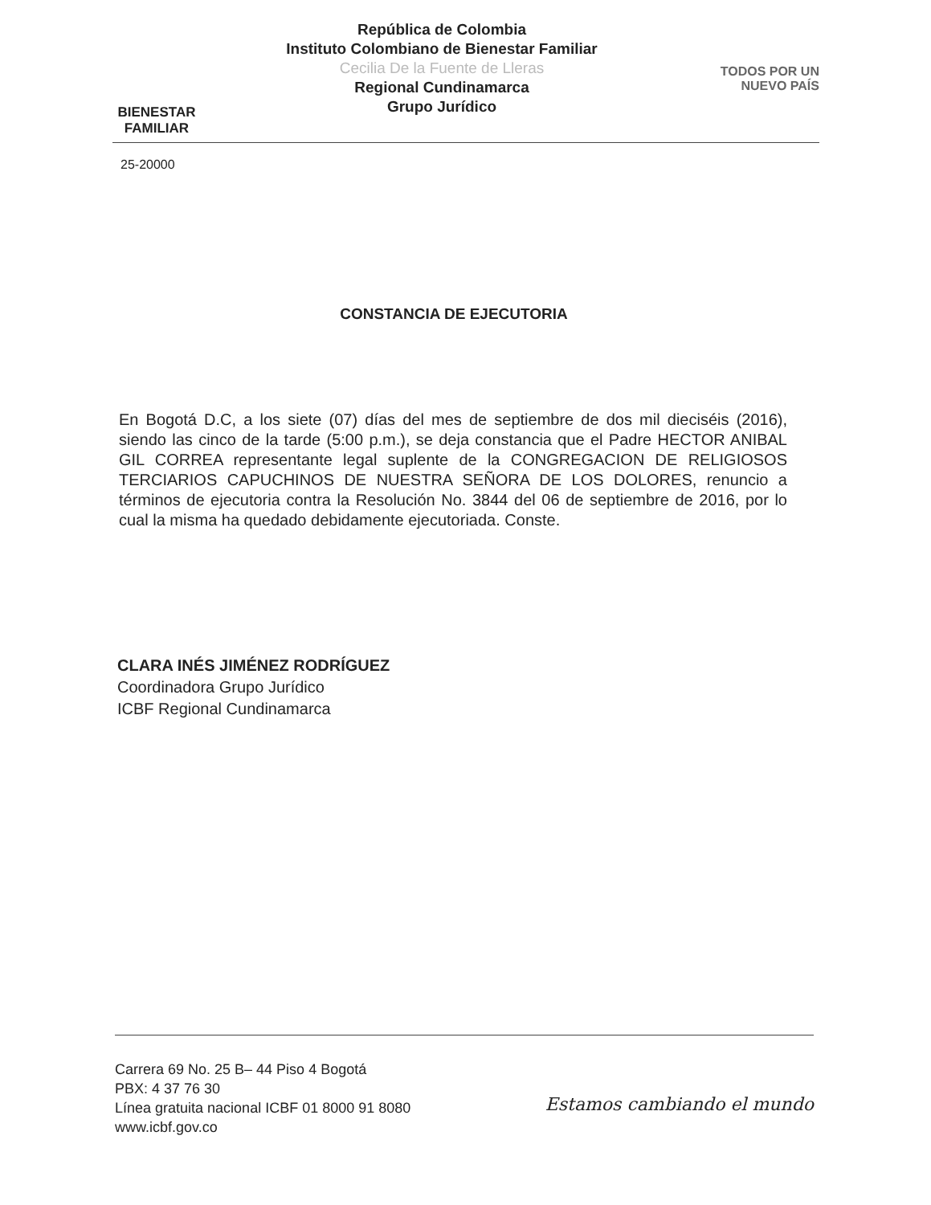BIENESTAR
FAMILIAR
República de Colombia
Instituto Colombiano de Bienestar Familiar
Cecilia De la Fuente de Lleras
Regional Cundinamarca
Grupo Jurídico
TODOS POR UN
NUEVO PAÍS
25-20000
CONSTANCIA DE EJECUTORIA
En Bogotá D.C, a los siete (07) días del mes de septiembre de dos mil dieciséis (2016), siendo las cinco de la tarde (5:00 p.m.), se deja constancia que el Padre HECTOR ANIBAL GIL CORREA representante legal suplente de la CONGREGACION DE RELIGIOSOS TERCIARIOS CAPUCHINOS DE NUESTRA SEÑORA DE LOS DOLORES, renuncio a términos de ejecutoria contra la Resolución No. 3844 del 06 de septiembre de 2016, por lo cual la misma ha quedado debidamente ejecutoriada. Conste.
CLARA INÉS JIMÉNEZ RODRÍGUEZ
Coordinadora Grupo Jurídico
ICBF Regional Cundinamarca
Carrera 69 No. 25 B– 44 Piso 4 Bogotá
PBX: 4 37 76 30
Línea gratuita nacional ICBF 01 8000 91 8080
www.icbf.gov.co
Estamos cambiando el mundo